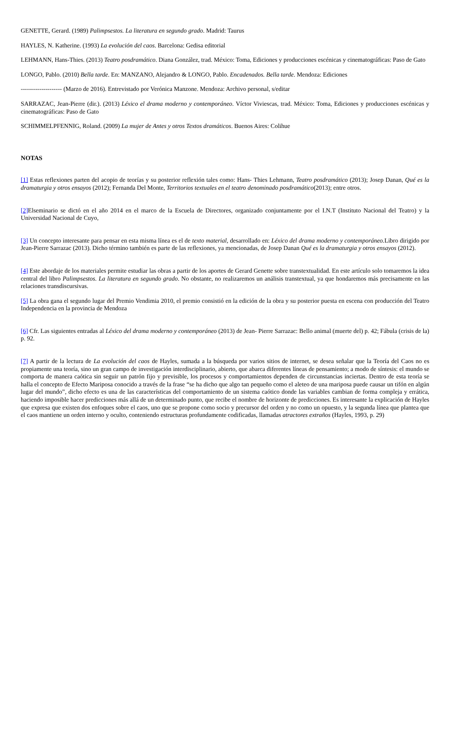GENETTE, Gerard. (1989) Palimpsestos. La literatura en segundo grado. Madrid: Taurus
HAYLES, N. Katherine. (1993) La evolución del caos. Barcelona: Gedisa editorial
LEHMANN, Hans-Thies. (2013) Teatro posdramático. Diana González, trad. México: Toma, Ediciones y producciones escénicas y cinematográficas: Paso de Gato
LONGO, Pablo. (2010) Bella tarde. En: MANZANO, Alejandro & LONGO, Pablo. Encadenados. Bella tarde. Mendoza: Ediciones
-------------------- (Marzo de 2016). Entrevistado por Verónica Manzone. Mendoza: Archivo personal, s/editar
SARRAZAC, Jean-Pierre (dir.). (2013) Léxico el drama moderno y contemporáneo. Víctor Viviescas, trad. México: Toma, Ediciones y producciones escénicas y cinematográficas: Paso de Gato
SCHIMMELPFENNIG, Roland. (2009) La mujer de Antes y otros Textos dramáticos. Buenos Aires: Colihue
NOTAS
[1] Estas reflexiones parten del acopio de teorías y su posterior reflexión tales como: Hans- Thies Lehmann, Teatro posdramático (2013); Josep Danan, Qué es la dramaturgia y otros ensayos (2012); Fernanda Del Monte, Territorios textuales en el teatro denominado posdramático(2013); entre otros.
[2] Elseminario se dictó en el año 2014 en el marco de la Escuela de Directores, organizado conjuntamente por el I.N.T (Instituto Nacional del Teatro) y la Universidad Nacional de Cuyo,
[3] Un concepto interesante para pensar en esta misma línea es el de texto material, desarrollado en: Léxico del drama moderno y contemporáneo. Libro dirigido por Jean-Pierre Sarrazac (2013). Dicho término también es parte de las reflexiones, ya mencionadas, de Josep Danan Qué es la dramaturgia y otros ensayos (2012).
[4] Este abordaje de los materiales permite estudiar las obras a partir de los aportes de Gerard Genette sobre transtextualidad. En este artículo solo tomaremos la idea central del libro Palimpsestos. La literatura en segundo grado. No obstante, no realizaremos un análisis transtextual, ya que hondaremos más precisamente en las relaciones transdiscursivas.
[5] La obra gana el segundo lugar del Premio Vendimia 2010, el premio consistió en la edición de la obra y su posterior puesta en escena con producción del Teatro Independencia en la provincia de Mendoza
[6] Cfr. Las siguientes entradas al Léxico del drama moderno y contemporáneo (2013) de Jean- Pierre Sarrazac: Bello animal (muerte del) p. 42; Fábula (crisis de la) p. 92.
[7] A partir de la lectura de La evolución del caos de Hayles, sumada a la búsqueda por varios sitios de internet, se desea señalar que la Teoría del Caos no es propiamente una teoría, sino un gran campo de investigación interdisciplinario, abierto, que abarca diferentes líneas de pensamiento; a modo de síntesis: el mundo se comporta de manera caótica sin seguir un patrón fijo y previsible, los procesos y comportamientos dependen de circunstancias inciertas. Dentro de esta teoría se halla el concepto de Efecto Mariposa conocido a través de la frase “se ha dicho que algo tan pequeño como el aleteo de una mariposa puede causar un tifón en algún lugar del mundo”, dicho efecto es una de las características del comportamiento de un sistema caótico donde las variables cambian de forma compleja y errática, haciendo imposible hacer predicciones más allá de un determinado punto, que recibe el nombre de horizonte de predicciones. Es interesante la explicación de Hayles que expresa que existen dos enfoques sobre el caos, uno que se propone como socio y precursor del orden y no como un opuesto, y la segunda línea que plantea que el caos mantiene un orden interno y oculto, conteniendo estructuras profundamente codificadas, llamadas atractores extraños (Hayles, 1993, p. 29)